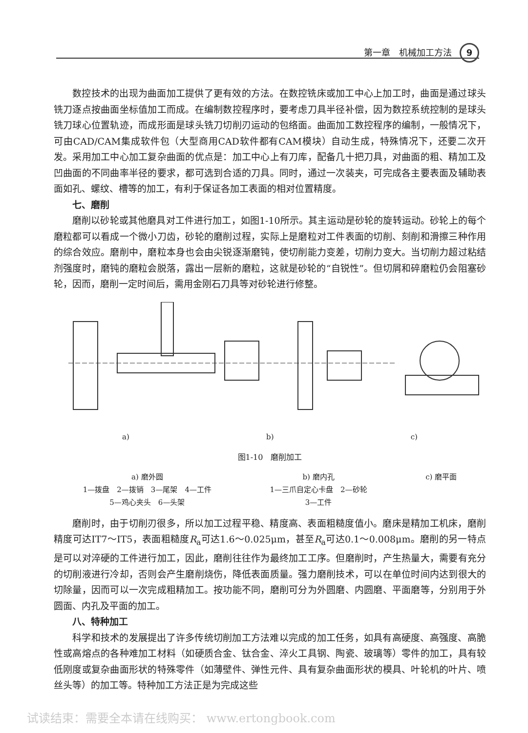第一章　机械加工方法 9
数控技术的出现为曲面加工提供了更有效的方法。在数控铣床或加工中心上加工时，曲面是通过球头铣刀逐点按曲面坐标值加工而成。在编制数控程序时，要考虑刀具半径补偿，因为数控系统控制的是球头铣刀球心位置轨迹，而成形面是球头铣刀切削刃运动的包络面。曲面加工数控程序的编制，一般情况下，可由CAD/CAM集成软件包（大型商用CAD软件都有CAM模块）自动生成，特殊情况下，还要二次开发。采用加工中心加工复杂曲面的优点是：加工中心上有刀库，配备几十把刀具，对曲面的粗、精加工及凹曲面的不同曲率半径的要求，都可选到合适的刀具。同时，通过一次装夹，可完成各主要表面及辅助表面如孔、螺纹、槽等的加工，有利于保证各加工表面的相对位置精度。
七、磨削
磨削以砂轮或其他磨具对工件进行加工，如图1-10所示。其主运动是砂轮的旋转运动。砂轮上的每个磨粒都可以看成一个微小刀齿，砂轮的磨削过程，实际上是磨粒对工件表面的切削、刻削和滑擦三种作用的综合效应。磨削中，磨粒本身也会由尖锐逐渐磨钝，使切削能力变差，切削力变大。当切削力超过粘结剂强度时，磨钝的磨粒会脱落，露出一层新的磨粒，这就是砂轮的“自锐性”。但切屑和碎磨粒仍会阻塞砂轮，因而，磨削一定时间后，需用金刚石刀具等对砂轮进行修整。
a) b) c)
图1-10　磨削加工
a) 磨外圆
1—拨盘　2—拨销　3—尾架　4—工件
5—鸡心夹头　6—头架
b) 磨内孔
1—三爪自定心卡盘　2—砂轮
3—工件
c) 磨平面
磨削时，由于切削刃很多，所以加工过程平稳、精度高、表面粗糙度值小。磨床是精加工机床，磨削精度可达IT7～IT5，表面粗糙度R<sub>a</sub>可达1.6～0.025μm，甚至R<sub>a</sub>可达0.1～0.008μm。磨削的另一特点是可以对淬硬的工件进行加工，因此，磨削往往作为最终加工工序。但磨削时，产生热量大，需要有充分的切削液进行冷却，否则会产生磨削烧伤，降低表面质量。强力磨削技术，可以在单位时间内达到很大的切除量，因而可以一次完成粗精加工。按功能不同，磨削可分为外圆磨、内圆磨、平面磨等，分别用于外圆面、内孔及平面的加工。
八、特种加工
科学和技术的发展提出了许多传统切削加工方法难以完成的加工任务，如具有高硬度、高强度、高脆性或高熔点的各种难加工材料（如硬质合金、钛合金、淬火工具钢、陶瓷、玻璃等）零件的加工，具有较低刚度或复杂曲面形状的特殊零件（如薄壁件、弹性元件、具有复杂曲面形状的模具、叶轮机的叶片、喷丝头等）的加工等。特种加工方法正是为完成这些
试读结束：需要全本请在线购买： www.ertongbook.com